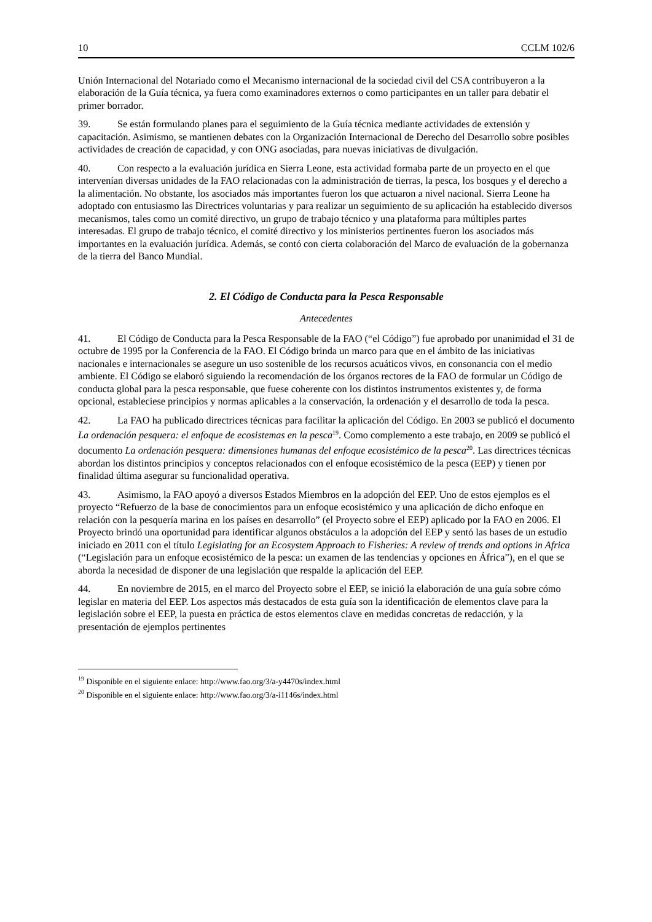10 CCLM 102/6
Unión Internacional del Notariado como el Mecanismo internacional de la sociedad civil del CSA contribuyeron a la elaboración de la Guía técnica, ya fuera como examinadores externos o como participantes en un taller para debatir el primer borrador.
39. Se están formulando planes para el seguimiento de la Guía técnica mediante actividades de extensión y capacitación. Asimismo, se mantienen debates con la Organización Internacional de Derecho del Desarrollo sobre posibles actividades de creación de capacidad, y con ONG asociadas, para nuevas iniciativas de divulgación.
40. Con respecto a la evaluación jurídica en Sierra Leone, esta actividad formaba parte de un proyecto en el que intervenían diversas unidades de la FAO relacionadas con la administración de tierras, la pesca, los bosques y el derecho a la alimentación. No obstante, los asociados más importantes fueron los que actuaron a nivel nacional. Sierra Leone ha adoptado con entusiasmo las Directrices voluntarias y para realizar un seguimiento de su aplicación ha establecido diversos mecanismos, tales como un comité directivo, un grupo de trabajo técnico y una plataforma para múltiples partes interesadas. El grupo de trabajo técnico, el comité directivo y los ministerios pertinentes fueron los asociados más importantes en la evaluación jurídica. Además, se contó con cierta colaboración del Marco de evaluación de la gobernanza de la tierra del Banco Mundial.
2. El Código de Conducta para la Pesca Responsable
Antecedentes
41. El Código de Conducta para la Pesca Responsable de la FAO (“el Código”) fue aprobado por unanimidad el 31 de octubre de 1995 por la Conferencia de la FAO. El Código brinda un marco para que en el ámbito de las iniciativas nacionales e internacionales se asegure un uso sostenible de los recursos acuáticos vivos, en consonancia con el medio ambiente. El Código se elaboró siguiendo la recomendación de los órganos rectores de la FAO de formular un Código de conducta global para la pesca responsable, que fuese coherente con los distintos instrumentos existentes y, de forma opcional, estableciese principios y normas aplicables a la conservación, la ordenación y el desarrollo de toda la pesca.
42. La FAO ha publicado directrices técnicas para facilitar la aplicación del Código. En 2003 se publicó el documento La ordenación pesquera: el enfoque de ecosistemas en la pesca<sup>19</sup>. Como complemento a este trabajo, en 2009 se publicó el documento La ordenación pesquera: dimensiones humanas del enfoque ecosistémico de la pesca<sup>20</sup>. Las directrices técnicas abordan los distintos principios y conceptos relacionados con el enfoque ecosistémico de la pesca (EEP) y tienen por finalidad última asegurar su funcionalidad operativa.
43. Asimismo, la FAO apoyó a diversos Estados Miembros en la adopción del EEP. Uno de estos ejemplos es el proyecto “Refuerzo de la base de conocimientos para un enfoque ecosistémico y una aplicación de dicho enfoque en relación con la pesquería marina en los países en desarrollo” (el Proyecto sobre el EEP) aplicado por la FAO en 2006. El Proyecto brindó una oportunidad para identificar algunos obstáculos a la adopción del EEP y sentó las bases de un estudio iniciado en 2011 con el título Legislating for an Ecosystem Approach to Fisheries: A review of trends and options in Africa (“Legislación para un enfoque ecosistémico de la pesca: un examen de las tendencias y opciones en África”), en el que se aborda la necesidad de disponer de una legislación que respalde la aplicación del EEP.
44. En noviembre de 2015, en el marco del Proyecto sobre el EEP, se inició la elaboración de una guía sobre cómo legislar en materia del EEP. Los aspectos más destacados de esta guía son la identificación de elementos clave para la legislación sobre el EEP, la puesta en práctica de estos elementos clave en medidas concretas de redacción, y la presentación de ejemplos pertinentes
<sup>19</sup> Disponible en el siguiente enlace: http://www.fao.org/3/a-y4470s/index.html
<sup>20</sup> Disponible en el siguiente enlace: http://www.fao.org/3/a-i1146s/index.html